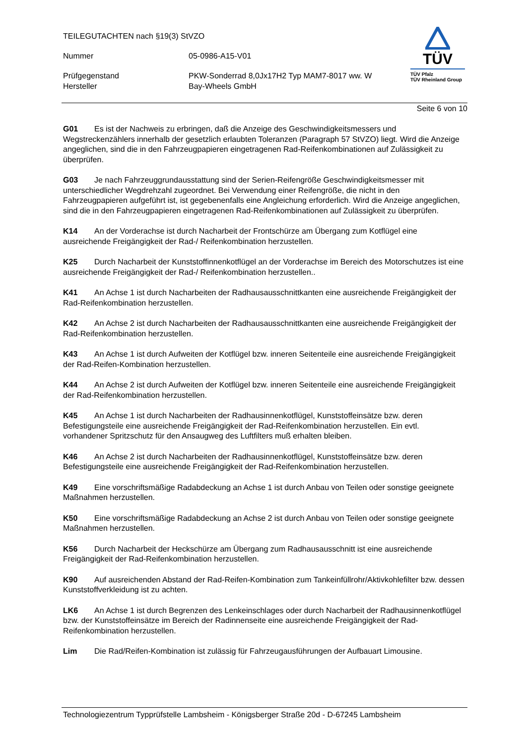TEILEGUTACHTEN nach §19(3) StVZO
Nummer 05-0986-A15-V01
Prüfgegenstand PKW-Sonderrad 8,0Jx17H2 Typ MAM7-8017 ww. W
Hersteller Bay-Wheels GmbH
TÜV
TÜV Pfalz
TÜV Rheinland Group
Seite 6 von 10
G01 Es ist der Nachweis zu erbringen, daß die Anzeige des Geschwindigkeitsmessers und Wegstreckenzählers innerhalb der gesetzlich erlaubten Toleranzen (Paragraph 57 StVZO) liegt. Wird die Anzeige angeglichen, sind die in den Fahrzeugpapieren eingetragenen Rad-Reifenkombinationen auf Zulässigkeit zu überprüfen.
G03 Je nach Fahrzeuggrundausstattung sind der Serien-Reifengröße Geschwindigkeitsmesser mit unterschiedlicher Wegdrehzahl zugeordnet. Bei Verwendung einer Reifengröße, die nicht in den Fahrzeugpapieren aufgeführt ist, ist gegebenenfalls eine Angleichung erforderlich. Wird die Anzeige angeglichen, sind die in den Fahrzeugpapieren eingetragenen Rad-Reifenkombinationen auf Zulässigkeit zu überprüfen.
K14 An der Vorderachse ist durch Nacharbeit der Frontschürze am Übergang zum Kotflügel eine ausreichende Freigängigkeit der Rad-/ Reifenkombination herzustellen.
K25 Durch Nacharbeit der Kunststoffinnenkotflügel an der Vorderachse im Bereich des Motorschutzes ist eine ausreichende Freigängigkeit der Rad-/ Reifenkombination herzustellen..
K41 An Achse 1 ist durch Nacharbeiten der Radhausausschnittkanten eine ausreichende Freigängigkeit der Rad-Reifenkombination herzustellen.
K42 An Achse 2 ist durch Nacharbeiten der Radhausausschnittkanten eine ausreichende Freigängigkeit der Rad-Reifenkombination herzustellen.
K43 An Achse 1 ist durch Aufweiten der Kotflügel bzw. inneren Seitenteile eine ausreichende Freigängigkeit der Rad-Reifen-Kombination herzustellen.
K44 An Achse 2 ist durch Aufweiten der Kotflügel bzw. inneren Seitenteile eine ausreichende Freigängigkeit der Rad-Reifenkombination herzustellen.
K45 An Achse 1 ist durch Nacharbeiten der Radhausinnenkotflügel, Kunststoffeinsätze bzw. deren Befestigungsteile eine ausreichende Freigängigkeit der Rad-Reifenkombination herzustellen. Ein evtl. vorhandener Spritzschutz für den Ansaugweg des Luftfilters muß erhalten bleiben.
K46 An Achse 2 ist durch Nacharbeiten der Radhausinnenkotflügel, Kunststoffeinsätze bzw. deren Befestigungsteile eine ausreichende Freigängigkeit der Rad-Reifenkombination herzustellen.
K49 Eine vorschriftsmäßige Radabdeckung an Achse 1 ist durch Anbau von Teilen oder sonstige geeignete Maßnahmen herzustellen.
K50 Eine vorschriftsmäßige Radabdeckung an Achse 2 ist durch Anbau von Teilen oder sonstige geeignete Maßnahmen herzustellen.
K56 Durch Nacharbeit der Heckschürze am Übergang zum Radhausausschnitt ist eine ausreichende Freigängigkeit der Rad-Reifenkombination herzustellen.
K90 Auf ausreichenden Abstand der Rad-Reifen-Kombination zum Tankeinfüllrohr/Aktivkohlefilter bzw. dessen Kunststoffverkleidung ist zu achten.
LK6 An Achse 1 ist durch Begrenzen des Lenkeinschlages oder durch Nacharbeit der Radhausinnenkotflügel bzw. der Kunststoffeinsätze im Bereich der Radinnenseite eine ausreichende Freigängigkeit der Rad-Reifenkombination herzustellen.
Lim Die Rad/Reifen-Kombination ist zulässig für Fahrzeugausführungen der Aufbauart Limousine.
Technologiezentrum Typprüfstelle Lambsheim - Königsberger Straße 20d - D-67245 Lambsheim